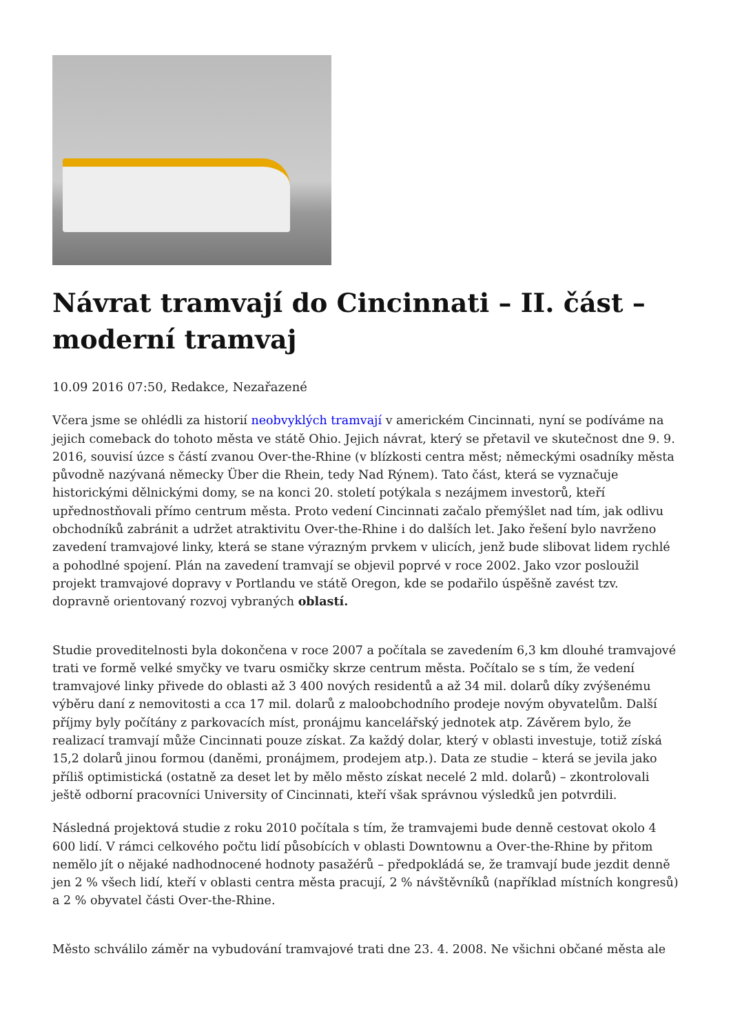Návrat tramvají do Cincinnati – II. část – moderní tramvaj
10.09 2016 07:50, Redakce, Nezařazené
Včera jsme se ohlédli za historií neobvyklých tramvají v americkém Cincinnati, nyní se podíváme na jejich comeback do tohoto města ve státě Ohio. Jejich návrat, který se přetavil ve skutečnost dne 9. 9. 2016, souvisí úzce s částí zvanou Over-the-Rhine (v blízkosti centra měst; německými osadníky města původně nazývaná německy Über die Rhein, tedy Nad Rýnem). Tato část, která se vyznačuje historickými dělnickými domy, se na konci 20. století potýkala s nezájmem investorů, kteří upřednostňovali přímo centrum města. Proto vedení Cincinnati začalo přemýšlet nad tím, jak odlivu obchodníků zabránit a udržet atraktivitu Over-the-Rhine i do dalších let. Jako řešení bylo navrženo zavedení tramvajové linky, která se stane výrazným prvkem v ulicích, jenž bude slibovat lidem rychlé a pohodlné spojení. Plán na zavedení tramvají se objevil poprvé v roce 2002. Jako vzor posloužil projekt tramvajové dopravy v Portlandu ve státě Oregon, kde se podařilo úspěšně zavést tzv. dopravně orientovaný rozvoj vybraných oblastí.
Studie proveditelnosti byla dokončena v roce 2007 a počítala se zavedením 6,3 km dlouhé tramvajové trati ve formě velké smyčky ve tvaru osmičky skrze centrum města. Počítalo se s tím, že vedení tramvajové linky přivede do oblasti až 3 400 nových residentů a až 34 mil. dolarů díky zvýšenému výběru daní z nemovitosti a cca 17 mil. dolarů z maloobchodního prodeje novým obyvatelům. Další příjmy byly počítány z parkovacích míst, pronájmu kancelářský jednotek atp. Závěrem bylo, že realizací tramvají může Cincinnati pouze získat. Za každý dolar, který v oblasti investuje, totiž získá 15,2 dolarů jinou formou (daněmi, pronájmem, prodejem atp.). Data ze studie – která se jevila jako příliš optimistická (ostatně za deset let by mělo město získat necelé 2 mld. dolarů) – zkontrolovali ještě odborní pracovníci University of Cincinnati, kteří však správnou výsledků jen potvrdili.
Následná projektová studie z roku 2010 počítala s tím, že tramvajemi bude denně cestovat okolo 4 600 lidí. V rámci celkového počtu lidí působících v oblasti Downtownu a Over-the-Rhine by přitom nemělo jít o nějaké nadhodnocené hodnoty pasažérů – předpokládá se, že tramvají bude jezdit denně jen 2 % všech lidí, kteří v oblasti centra města pracují, 2 % návštěvníků (například místních kongresů) a 2 % obyvatel části Over-the-Rhine.
Město schválilo záměr na vybudování tramvajové trati dne 23. 4. 2008. Ne všichni občané města ale